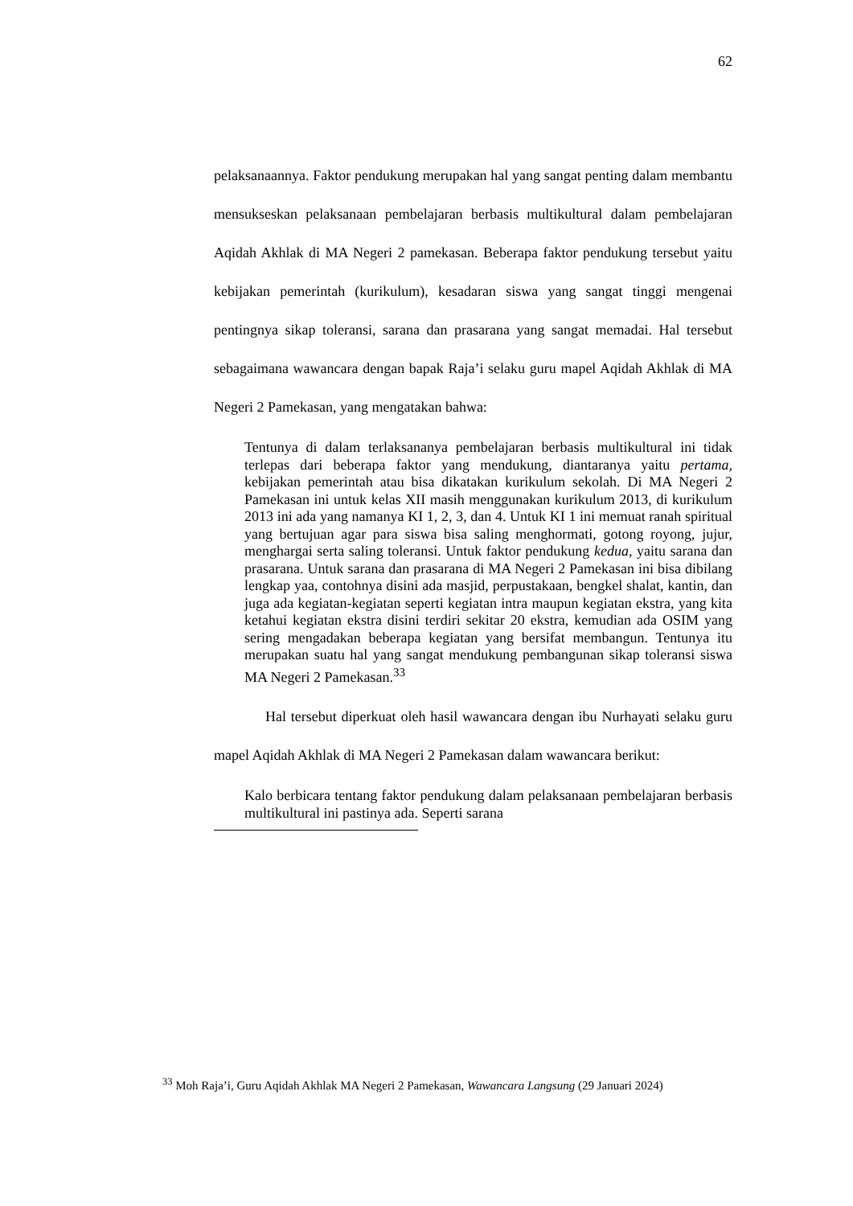62
pelaksanaannya. Faktor pendukung merupakan hal yang sangat penting dalam membantu mensukseskan pelaksanaan pembelajaran berbasis multikultural dalam pembelajaran Aqidah Akhlak di MA Negeri 2 pamekasan. Beberapa faktor pendukung tersebut yaitu kebijakan pemerintah (kurikulum), kesadaran siswa yang sangat tinggi mengenai pentingnya sikap toleransi, sarana dan prasarana yang sangat memadai. Hal tersebut sebagaimana wawancara dengan bapak Raja’i selaku guru mapel Aqidah Akhlak di MA Negeri 2 Pamekasan, yang mengatakan bahwa:
Tentunya di dalam terlaksananya pembelajaran berbasis multikultural ini tidak terlepas dari beberapa faktor yang mendukung, diantaranya yaitu pertama, kebijakan pemerintah atau bisa dikatakan kurikulum sekolah. Di MA Negeri 2 Pamekasan ini untuk kelas XII masih menggunakan kurikulum 2013, di kurikulum 2013 ini ada yang namanya KI 1, 2, 3, dan 4. Untuk KI 1 ini memuat ranah spiritual yang bertujuan agar para siswa bisa saling menghormati, gotong royong, jujur, menghargai serta saling toleransi. Untuk faktor pendukung kedua, yaitu sarana dan prasarana. Untuk sarana dan prasarana di MA Negeri 2 Pamekasan ini bisa dibilang lengkap yaa, contohnya disini ada masjid, perpustakaan, bengkel shalat, kantin, dan juga ada kegiatan-kegiatan seperti kegiatan intra maupun kegiatan ekstra, yang kita ketahui kegiatan ekstra disini terdiri sekitar 20 ekstra, kemudian ada OSIM yang sering mengadakan beberapa kegiatan yang bersifat membangun. Tentunya itu merupakan suatu hal yang sangat mendukung pembangunan sikap toleransi siswa MA Negeri 2 Pamekasan.<sup>33</sup>
Hal tersebut diperkuat oleh hasil wawancara dengan ibu Nurhayati selaku guru mapel Aqidah Akhlak di MA Negeri 2 Pamekasan dalam wawancara berikut:
Kalo berbicara tentang faktor pendukung dalam pelaksanaan pembelajaran berbasis multikultural ini pastinya ada. Seperti sarana
<sup>33</sup> Moh Raja’i, Guru Aqidah Akhlak MA Negeri 2 Pamekasan, Wawancara Langsung (29 Januari 2024)